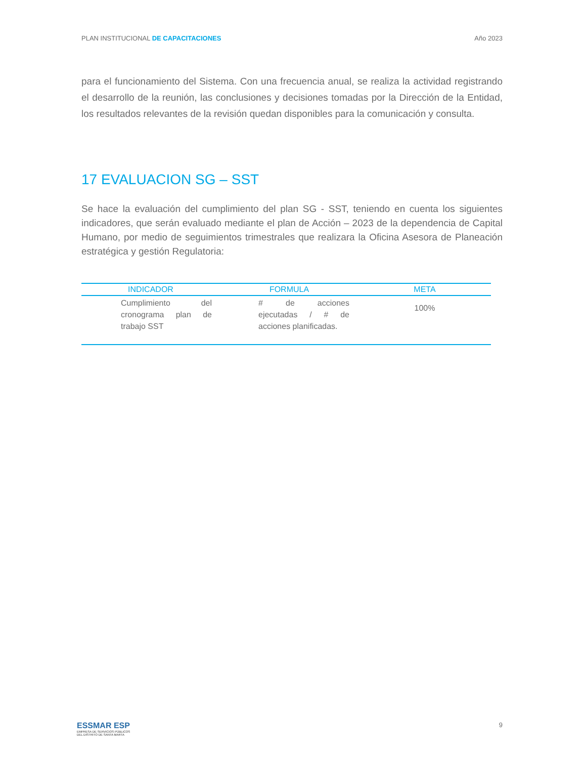PLAN INSTITUCIONAL DE CAPACITACIONES Año 2023
para el funcionamiento del Sistema. Con una frecuencia anual, se realiza la actividad registrando el desarrollo de la reunión, las conclusiones y decisiones tomadas por la Dirección de la Entidad, los resultados relevantes de la revisión quedan disponibles para la comunicación y consulta.
17 EVALUACION SG – SST
Se hace la evaluación del cumplimiento del plan SG - SST, teniendo en cuenta los siguientes indicadores, que serán evaluado mediante el plan de Acción – 2023 de la dependencia de Capital Humano, por medio de seguimientos trimestrales que realizara la Oficina Asesora de Planeación estratégica y gestión Regulatoria:
| INDICADOR | FORMULA | META |
| --- | --- | --- |
| Cumplimiento del cronograma plan de trabajo SST | # de acciones ejecutadas / # de acciones planificadas. | 100% |
ESSMAR ESP
EMPRESA DE SERVICIOS PÚBLICOS
DEL DISTRITO DE SANTA MARTA
9